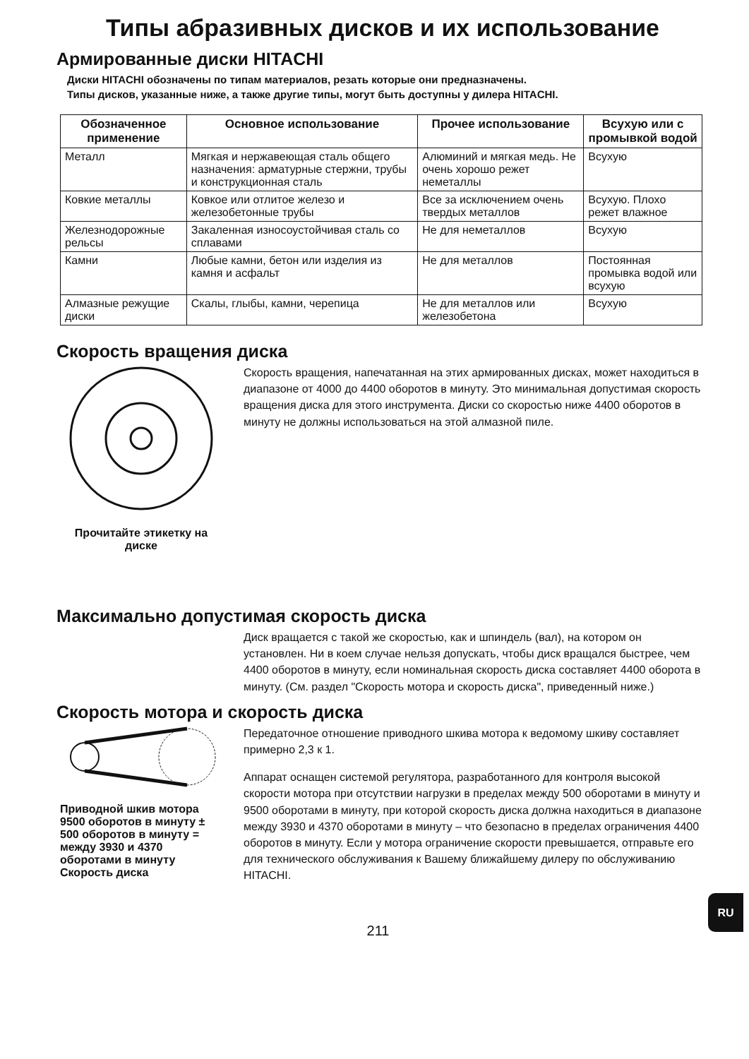Типы абразивных дисков и их использование
Армированные диски HITACHI
Диски HITACHI обозначены по типам материалов, резать которые они предназначены.
Типы дисков, указанные ниже, а также другие типы, могут быть доступны у дилера HITACHI.
| Обозначенное применение | Основное использование | Прочее использование | Всухую или с промывкой водой |
| --- | --- | --- | --- |
| Металл | Мягкая и нержавеющая сталь общего назначения: арматурные стержни, трубы и конструкционная сталь | Алюминий и мягкая медь. Не очень хорошо режет неметаллы | Всухую |
| Ковкие металлы | Ковкое или отлитое железо и железобетонные трубы | Все за исключением очень твердых металлов | Всухую. Плохо режет влажное |
| Железнодорожные рельсы | Закаленная износоустойчивая сталь со сплавами | Не для неметаллов | Всухую |
| Камни | Любые камни, бетон или изделия из камня и асфальт | Не для металлов | Постоянная промывка водой или всухую |
| Алмазные режущие диски | Скалы, глыбы, камни, черепица | Не для металлов или железобетона | Всухую |
Скорость вращения диска
Прочитайте этикетку на диске
Скорость вращения, напечатанная на этих армированных дисках, может находиться в диапазоне от 4000 до 4400 оборотов в минуту. Это минимальная допустимая скорость вращения диска для этого инструмента. Диски со скоростью ниже 4400 оборотов в минуту не должны использоваться на этой алмазной пиле.
Максимально допустимая скорость диска
Диск вращается с такой же скоростью, как и шпиндель (вал), на котором он установлен. Ни в коем случае нельзя допускать, чтобы диск вращался быстрее, чем 4400 оборотов в минуту, если номинальная скорость диска составляет 4400 оборота в минуту. (См. раздел "Скорость мотора и скорость диска", приведенный ниже.)
Скорость мотора и скорость диска
Приводной шкив мотора
9500 оборотов в минуту ± 500 оборотов в минуту = между 3930 и 4370 оборотами в минуту
Скорость диска
Передаточное отношение приводного шкива мотора к ведомому шкиву составляет примерно 2,3 к 1.
Аппарат оснащен системой регулятора, разработанного для контроля высокой скорости мотора при отсутствии нагрузки в пределах между 500 оборотами в минуту и 9500 оборотами в минуту, при которой скорость диска должна находиться в диапазоне между 3930 и 4370 оборотами в минуту – что безопасно в пределах ограничения 4400 оборотов в минуту. Если у мотора ограничение скорости превышается, отправьте его для технического обслуживания к Вашему ближайшему дилеру по обслуживанию HITACHI.
211
RU